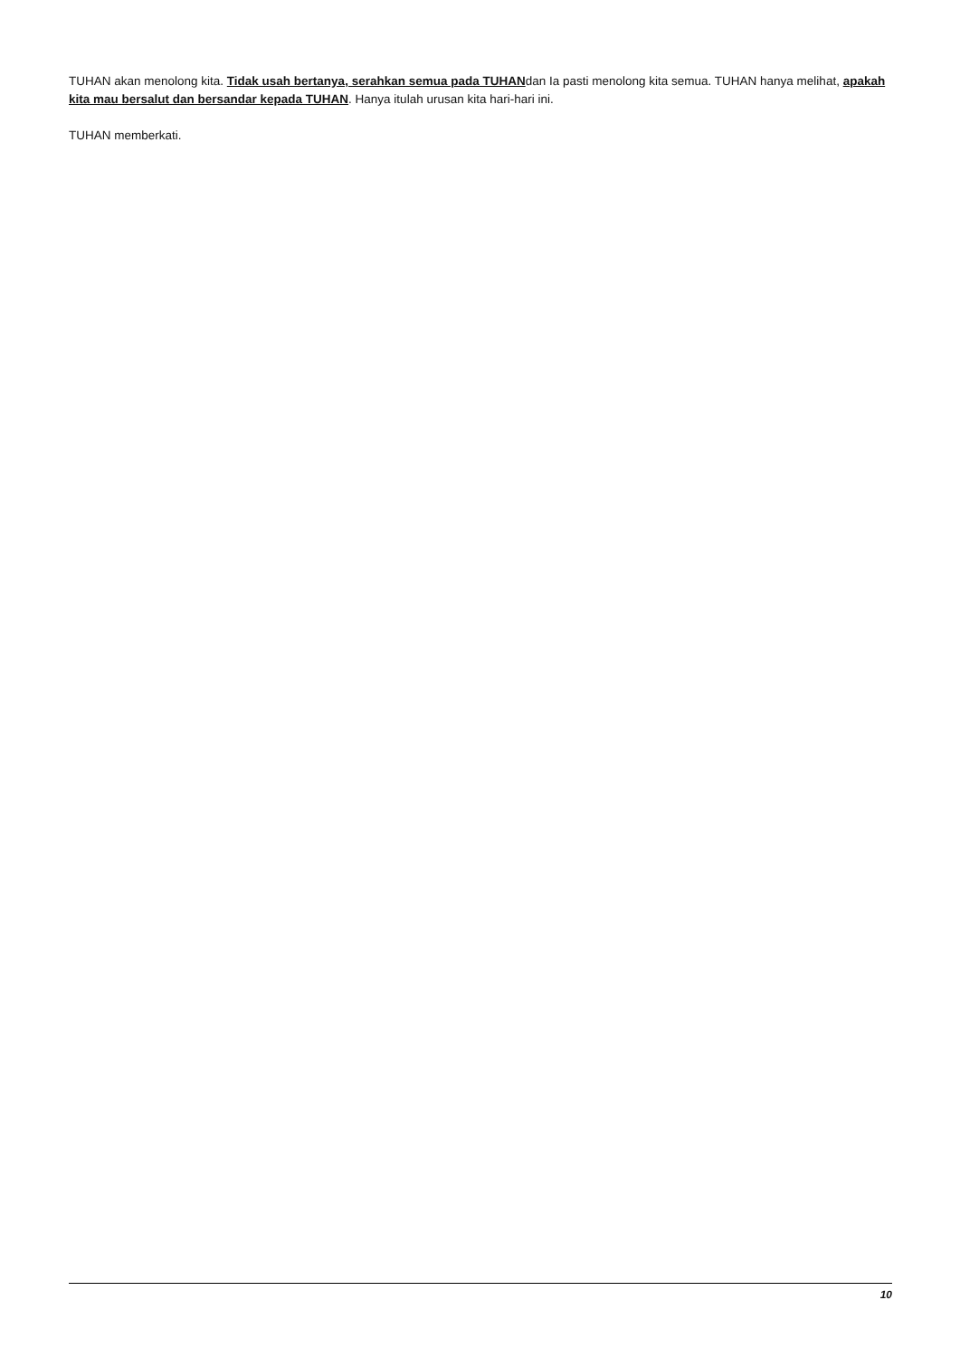TUHAN akan menolong kita. Tidak usah bertanya, serahkan semua pada TUHANdan Ia pasti menolong kita semua. TUHAN hanya melihat, apakah kita mau bersalut dan bersandar kepada TUHAN. Hanya itulah urusan kita hari-hari ini.
TUHAN memberkati.
10